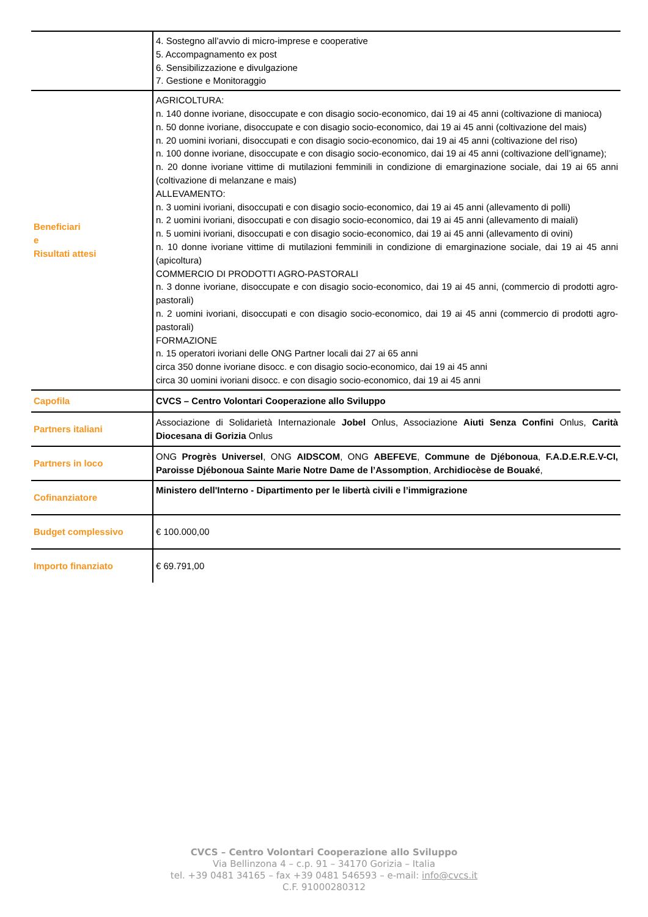| | 4. Sostegno all’avvio di micro-imprese e cooperative 5. Accompagnamento ex post 6. Sensibilizzazione e divulgazione 7. Gestione e Monitoraggio |
| Beneficiari e Risultati attesi | AGRICOLTURA: n. 140 donne ivoriane, disoccupate e con disagio socio-economico, dai 19 ai 45 anni (coltivazione di manioca) n. 50 donne ivoriane, disoccupate e con disagio socio-economico, dai 19 ai 45 anni (coltivazione del mais) n. 20 uomini ivoriani, disoccupati e con disagio socio-economico, dai 19 ai 45 anni (coltivazione del riso) n. 100 donne ivoriane, disoccupate e con disagio socio-economico, dai 19 ai 45 anni (coltivazione dell’igname); n. 20 donne ivoriane vittime di mutilazioni femminili in condizione di emarginazione sociale, dai 19 ai 65 anni (coltivazione di melanzane e mais) ALLEVAMENTO: n. 3 uomini ivoriani, disoccupati e con disagio socio-economico, dai 19 ai 45 anni (allevamento di polli) n. 2 uomini ivoriani, disoccupati e con disagio socio-economico, dai 19 ai 45 anni (allevamento di maiali) n. 5 uomini ivoriani, disoccupati e con disagio socio-economico, dai 19 ai 45 anni (allevamento di ovini) n. 10 donne ivoriane vittime di mutilazioni femminili in condizione di emarginazione sociale, dai 19 ai 45 anni (apicoltura) COMMERCIO DI PRODOTTI AGRO-PASTORALI n. 3 donne ivoriane, disoccupate e con disagio socio-economico, dai 19 ai 45 anni, (commercio di prodotti agro-pastorali) n. 2 uomini ivoriani, disoccupati e con disagio socio-economico, dai 19 ai 45 anni (commercio di prodotti agro-pastorali) FORMAZIONE n. 15 operatori ivoriani delle ONG Partner locali dai 27 ai 65 anni circa 350 donne ivoriane disocc. e con disagio socio-economico, dai 19 ai 45 anni circa 30 uomini ivoriani disocc. e con disagio socio-economico, dai 19 ai 45 anni |
| Capofila | CVCS – Centro Volontari Cooperazione allo Sviluppo |
| Partners italiani | Associazione di Solidarietà Internazionale Jobel Onlus, Associazione Aiuti Senza Confini Onlus, Carità Diocesana di Gorizia Onlus |
| Partners in loco | ONG Progrès Universel , ONG AIDSCOM , ONG ABEFEVE , Commune de Djébonoua , F.A.D.E.R.E.V-CI, Paroisse Djébonoua Sainte Marie Notre Dame de l’Assomption , Archidiocèse de Bouaké , |
| Cofinanziatore | Ministero dell'Interno - Dipartimento per le libertà civili e l’immigrazione |
| Budget complessivo | € 100.000,00 |
| Importo finanziato | € 69.791,00 |
CVCS – Centro Volontari Cooperazione allo Sviluppo
Via Bellinzona 4 – c.p. 91 – 34170 Gorizia – Italia
tel. +39 0481 34165 – fax +39 0481 546593 – e-mail: info@cvcs.it
C.F. 91000280312